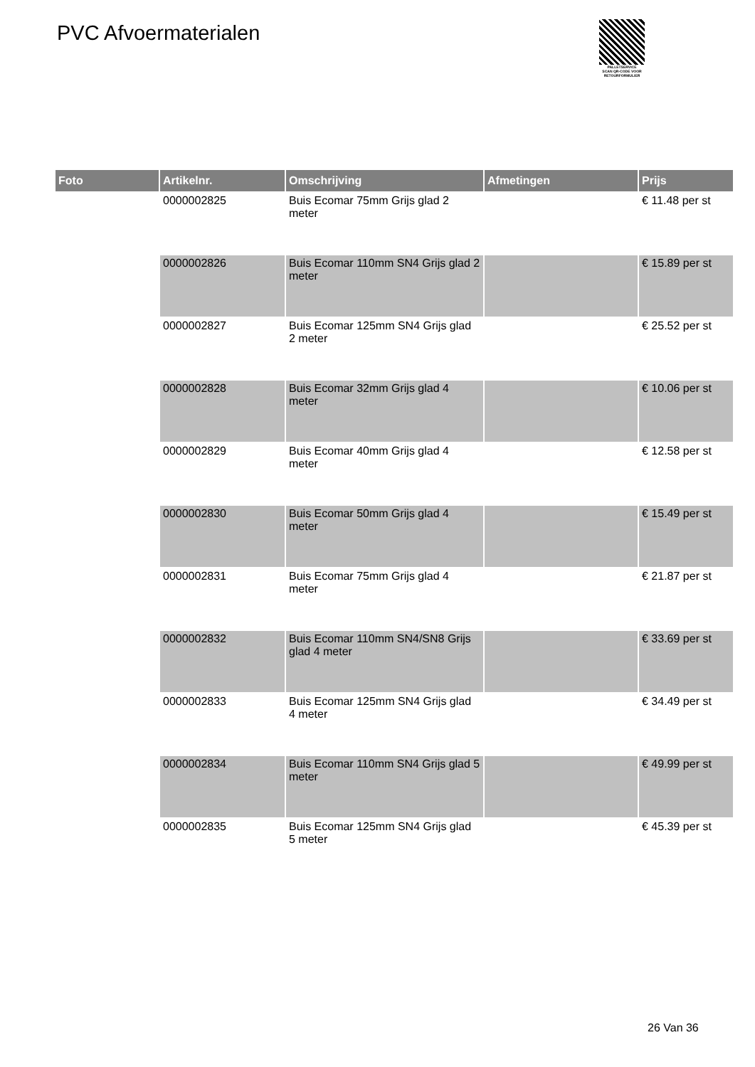PVC Afvoermaterialen
PALLETSERVICE
SCAN QR-CODE VOOR RETOURFORMULIER
| Foto | Artikelnr. | Omschrijving | Afmetingen | Prijs |
| --- | --- | --- | --- | --- |
| | 0000002825 | Buis Ecomar 75mm Grijs glad 2 meter | | € 11.48 per st |
| | 0000002826 | Buis Ecomar 110mm SN4 Grijs glad 2 meter | | € 15.89 per st |
| | 0000002827 | Buis Ecomar 125mm SN4 Grijs glad 2 meter | | € 25.52 per st |
| | 0000002828 | Buis Ecomar 32mm Grijs glad 4 meter | | € 10.06 per st |
| | 0000002829 | Buis Ecomar 40mm Grijs glad 4 meter | | € 12.58 per st |
| | 0000002830 | Buis Ecomar 50mm Grijs glad 4 meter | | € 15.49 per st |
| | 0000002831 | Buis Ecomar 75mm Grijs glad 4 meter | | € 21.87 per st |
| | 0000002832 | Buis Ecomar 110mm SN4/SN8 Grijs glad 4 meter | | € 33.69 per st |
| | 0000002833 | Buis Ecomar 125mm SN4 Grijs glad 4 meter | | € 34.49 per st |
| | 0000002834 | Buis Ecomar 110mm SN4 Grijs glad 5 meter | | € 49.99 per st |
| | 0000002835 | Buis Ecomar 125mm SN4 Grijs glad 5 meter | | € 45.39 per st |
26 Van 36